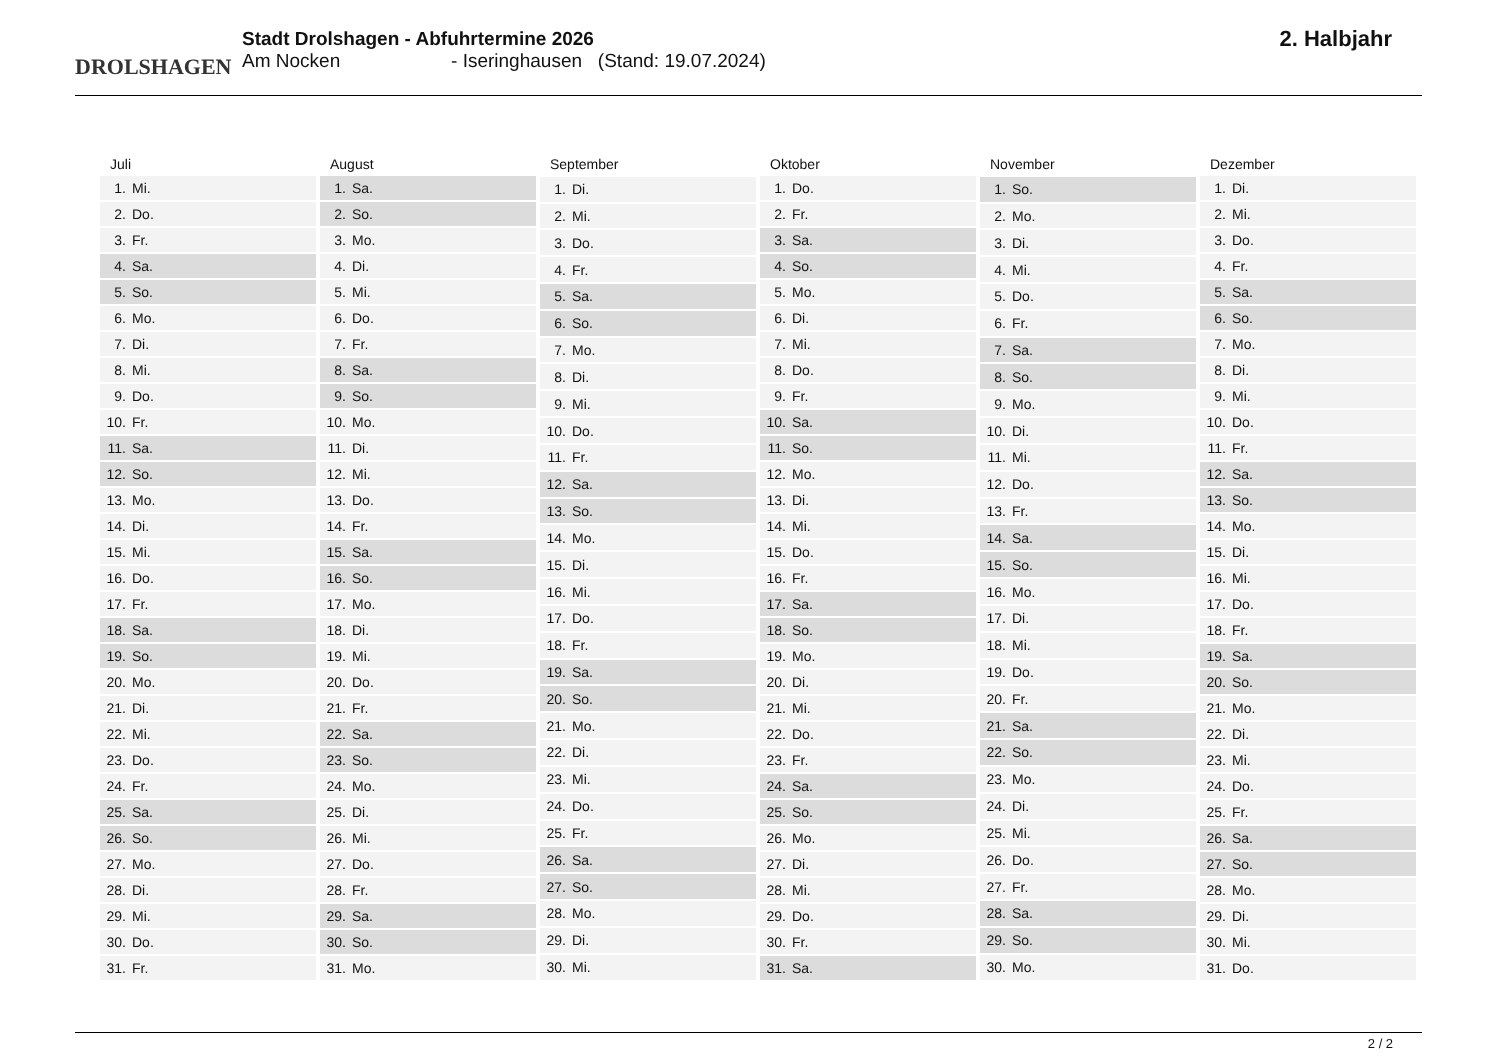DROLSHAGEN
Stadt Drolshagen - Abfuhrtermine 2026
Am Nocken - Iseringhausen (Stand: 19.07.2024)
2. Halbjahr
| Juli | |
| --- | --- |
| 1. | Mi. |
| 2. | Do. |
| 3. | Fr. |
| 4. | Sa. |
| 5. | So. |
| 6. | Mo. |
| 7. | Di. |
| 8. | Mi. |
| 9. | Do. |
| 10. | Fr. |
| 11. | Sa. |
| 12. | So. |
| 13. | Mo. |
| 14. | Di. |
| 15. | Mi. |
| 16. | Do. |
| 17. | Fr. |
| 18. | Sa. |
| 19. | So. |
| 20. | Mo. |
| 21. | Di. |
| 22. | Mi. |
| 23. | Do. |
| 24. | Fr. |
| 25. | Sa. |
| 26. | So. |
| 27. | Mo. |
| 28. | Di. |
| 29. | Mi. |
| 30. | Do. |
| 31. | Fr. |
| August | |
| --- | --- |
| 1. | Sa. |
| 2. | So. |
| 3. | Mo. |
| 4. | Di. |
| 5. | Mi. |
| 6. | Do. |
| 7. | Fr. |
| 8. | Sa. |
| 9. | So. |
| 10. | Mo. |
| 11. | Di. |
| 12. | Mi. |
| 13. | Do. |
| 14. | Fr. |
| 15. | Sa. |
| 16. | So. |
| 17. | Mo. |
| 18. | Di. |
| 19. | Mi. |
| 20. | Do. |
| 21. | Fr. |
| 22. | Sa. |
| 23. | So. |
| 24. | Mo. |
| 25. | Di. |
| 26. | Mi. |
| 27. | Do. |
| 28. | Fr. |
| 29. | Sa. |
| 30. | So. |
| 31. | Mo. |
| September | |
| --- | --- |
| 1. | Di. |
| 2. | Mi. |
| 3. | Do. |
| 4. | Fr. |
| 5. | Sa. |
| 6. | So. |
| 7. | Mo. |
| 8. | Di. |
| 9. | Mi. |
| 10. | Do. |
| 11. | Fr. |
| 12. | Sa. |
| 13. | So. |
| 14. | Mo. |
| 15. | Di. |
| 16. | Mi. |
| 17. | Do. |
| 18. | Fr. |
| 19. | Sa. |
| 20. | So. |
| 21. | Mo. |
| 22. | Di. |
| 23. | Mi. |
| 24. | Do. |
| 25. | Fr. |
| 26. | Sa. |
| 27. | So. |
| 28. | Mo. |
| 29. | Di. |
| 30. | Mi. |
| Oktober | |
| --- | --- |
| 1. | Do. |
| 2. | Fr. |
| 3. | Sa. |
| 4. | So. |
| 5. | Mo. |
| 6. | Di. |
| 7. | Mi. |
| 8. | Do. |
| 9. | Fr. |
| 10. | Sa. |
| 11. | So. |
| 12. | Mo. |
| 13. | Di. |
| 14. | Mi. |
| 15. | Do. |
| 16. | Fr. |
| 17. | Sa. |
| 18. | So. |
| 19. | Mo. |
| 20. | Di. |
| 21. | Mi. |
| 22. | Do. |
| 23. | Fr. |
| 24. | Sa. |
| 25. | So. |
| 26. | Mo. |
| 27. | Di. |
| 28. | Mi. |
| 29. | Do. |
| 30. | Fr. |
| 31. | Sa. |
| November | |
| --- | --- |
| 1. | So. |
| 2. | Mo. |
| 3. | Di. |
| 4. | Mi. |
| 5. | Do. |
| 6. | Fr. |
| 7. | Sa. |
| 8. | So. |
| 9. | Mo. |
| 10. | Di. |
| 11. | Mi. |
| 12. | Do. |
| 13. | Fr. |
| 14. | Sa. |
| 15. | So. |
| 16. | Mo. |
| 17. | Di. |
| 18. | Mi. |
| 19. | Do. |
| 20. | Fr. |
| 21. | Sa. |
| 22. | So. |
| 23. | Mo. |
| 24. | Di. |
| 25. | Mi. |
| 26. | Do. |
| 27. | Fr. |
| 28. | Sa. |
| 29. | So. |
| 30. | Mo. |
| Dezember | |
| --- | --- |
| 1. | Di. |
| 2. | Mi. |
| 3. | Do. |
| 4. | Fr. |
| 5. | Sa. |
| 6. | So. |
| 7. | Mo. |
| 8. | Di. |
| 9. | Mi. |
| 10. | Do. |
| 11. | Fr. |
| 12. | Sa. |
| 13. | So. |
| 14. | Mo. |
| 15. | Di. |
| 16. | Mi. |
| 17. | Do. |
| 18. | Fr. |
| 19. | Sa. |
| 20. | So. |
| 21. | Mo. |
| 22. | Di. |
| 23. | Mi. |
| 24. | Do. |
| 25. | Fr. |
| 26. | Sa. |
| 27. | So. |
| 28. | Mo. |
| 29. | Di. |
| 30. | Mi. |
| 31. | Do. |
2 / 2